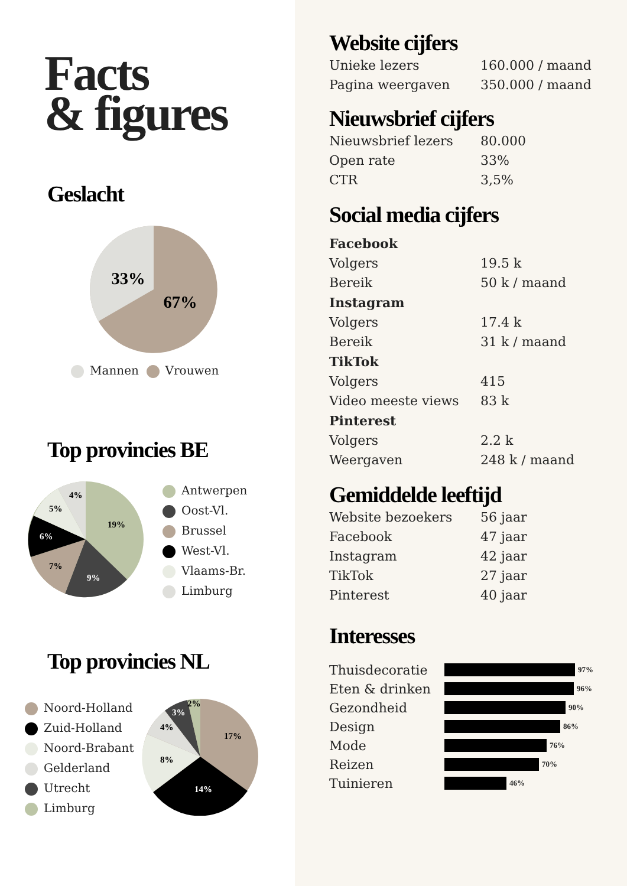Facts
& figures
Geslacht
33%
67%
Mannen Vrouwen
Top provincies BE
19%
9%
7%
6%
5%
4%
Antwerpen
Oost-Vl.
Brussel
West-Vl.
Vlaams-Br.
Limburg
Top provincies NL
Noord-Holland
Zuid-Holland
Noord-Brabant
Gelderland
Utrecht
Limburg
17%
14%
8%
4%
3%
2%
Website cijfers
| Unieke lezers | 160.000 / maand |
| Pagina weergaven | 350.000 / maand |
Nieuwsbrief cijfers
| Nieuwsbrief lezers | 80.000 |
| Open rate | 33% |
| CTR | 3,5% |
Social media cijfers
| Facebook | |
| Volgers | 19.5 k |
| Bereik | 50 k / maand |
| Instagram | |
| Volgers | 17.4 k |
| Bereik | 31 k / maand |
| TikTok | |
| Volgers | 415 |
| Video meeste views | 83 k |
| Pinterest | |
| Volgers | 2.2 k |
| Weergaven | 248 k / maand |
Gemiddelde leeftijd
| Website bezoekers | 56 jaar |
| Facebook | 47 jaar |
| Instagram | 42 jaar |
| TikTok | 27 jaar |
| Pinterest | 40 jaar |
Interesses
Thuisdecoratie 97%
Eten & drinken 96%
Gezondheid 90%
Design 86%
Mode 76%
Reizen 70%
Tuinieren 46%